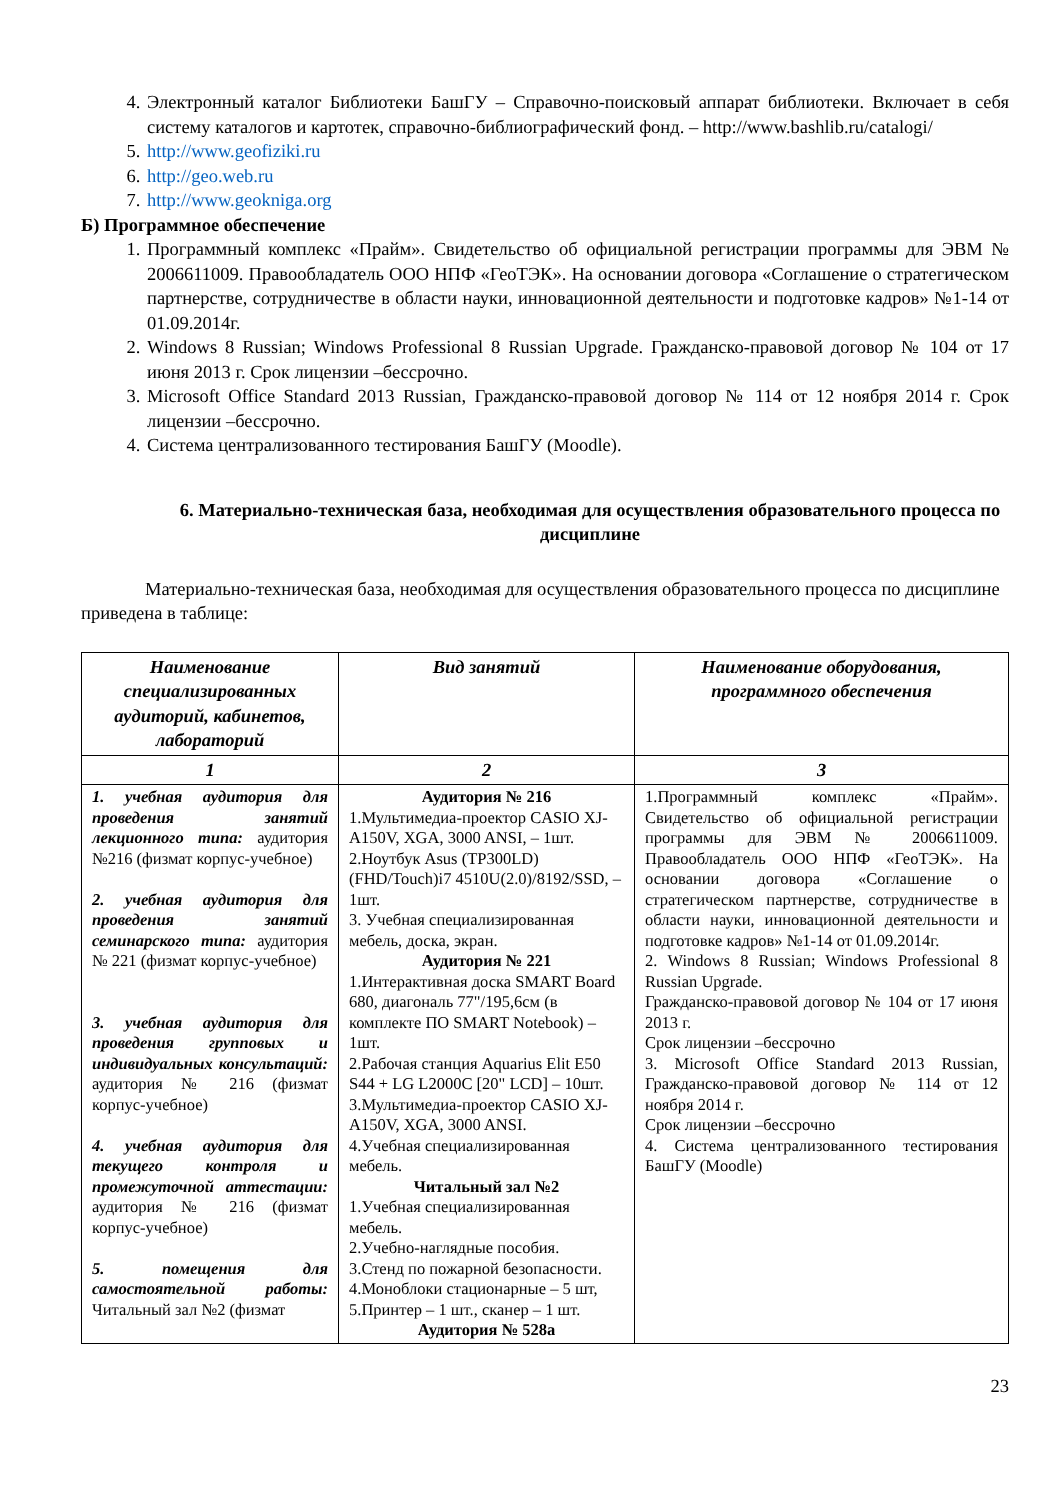4. Электронный каталог Библиотеки БашГУ – Справочно-поисковый аппарат библиотеки. Включает в себя систему каталогов и картотек, справочно-библиографический фонд. – http://www.bashlib.ru/catalogi/
5. http://www.geofiziki.ru
6. http://geo.web.ru
7. http://www.geokniga.org
Б) Программное обеспечение
1. Программный комплекс «Прайм». Свидетельство об официальной регистрации программы для ЭВМ № 2006611009. Правообладатель ООО НПФ «ГеоТЭК». На основании договора «Соглашение о стратегическом партнерстве, сотрудничестве в области науки, инновационной деятельности и подготовке кадров» №1-14 от 01.09.2014г.
2. Windows 8 Russian; Windows Professional 8 Russian Upgrade. Гражданско-правовой договор № 104 от 17 июня 2013 г. Срок лицензии –бессрочно.
3. Microsoft Office Standard 2013 Russian, Гражданско-правовой договор № 114 от 12 ноября 2014 г. Срок лицензии –бессрочно.
4. Система централизованного тестирования БашГУ (Moodle).
6. Материально-техническая база, необходимая для осуществления образовательного процесса по дисциплине
Материально-техническая база, необходимая для осуществления образовательного процесса по дисциплине приведена в таблице:
| Наименование специализированных аудиторий, кабинетов, лабораторий | Вид занятий | Наименование оборудования, программного обеспечения |
| --- | --- | --- |
| 1 | 2 | 3 |
| 1. учебная аудитория для проведения занятий лекционного типа: аудитория №216 (физмат корпус-учебное) 2. учебная аудитория для проведения занятий семинарского типа: аудитория № 221 (физмат корпус-учебное) 3. учебная аудитория для проведения групповых и индивидуальных консультаций: аудитория № 216 (физмат корпус-учебное) 4. учебная аудитория для текущего контроля и промежуточной аттестации: аудитория № 216 (физмат корпус-учебное) 5. помещения для самостоятельной работы: Читальный зал №2 (физмат | Аудитория № 216 1.Мультимедиа-проектор CASIO XJ-A150V, XGA, 3000 ANSI, – 1шт. 2.Ноутбук Asus (TP300LD)(FHD/Touch)i7 4510U(2.0)/8192/SSD, – 1шт. 3. Учебная специализированная мебель, доска, экран. Аудитория № 221 1.Интерактивная доска SMART Board 680, диагональ 77"/195,6см (в комплекте ПО SMART Notebook) – 1шт. 2.Рабочая станция Aquarius Elit E50 S44 + LG L2000C [20" LCD] – 10шт. 3.Мультимедиа-проектор CASIO XJ-A150V, XGA, 3000 ANSI. 4.Учебная специализированная мебель. Читальный зал №2 1.Учебная специализированная мебель. 2.Учебно-наглядные пособия. 3.Стенд по пожарной безопасности. 4.Моноблоки стационарные – 5 шт, 5.Принтер – 1 шт., сканер – 1 шт. Аудитория № 528а | 1.Программный комплекс «Прайм». Свидетельство об официальной регистрации программы для ЭВМ № 2006611009. Правообладатель ООО НПФ «ГеоТЭК». На основании договора «Соглашение о стратегическом партнерстве, сотрудничестве в области науки, инновационной деятельности и подготовке кадров» №1-14 от 01.09.2014г. 2. Windows 8 Russian; Windows Professional 8 Russian Upgrade. Гражданско-правовой договор № 104 от 17 июня 2013 г. Срок лицензии –бессрочно 3. Microsoft Office Standard 2013 Russian, Гражданско-правовой договор № 114 от 12 ноября 2014 г. Срок лицензии –бессрочно 4. Система централизованного тестирования БашГУ (Moodle) |
23